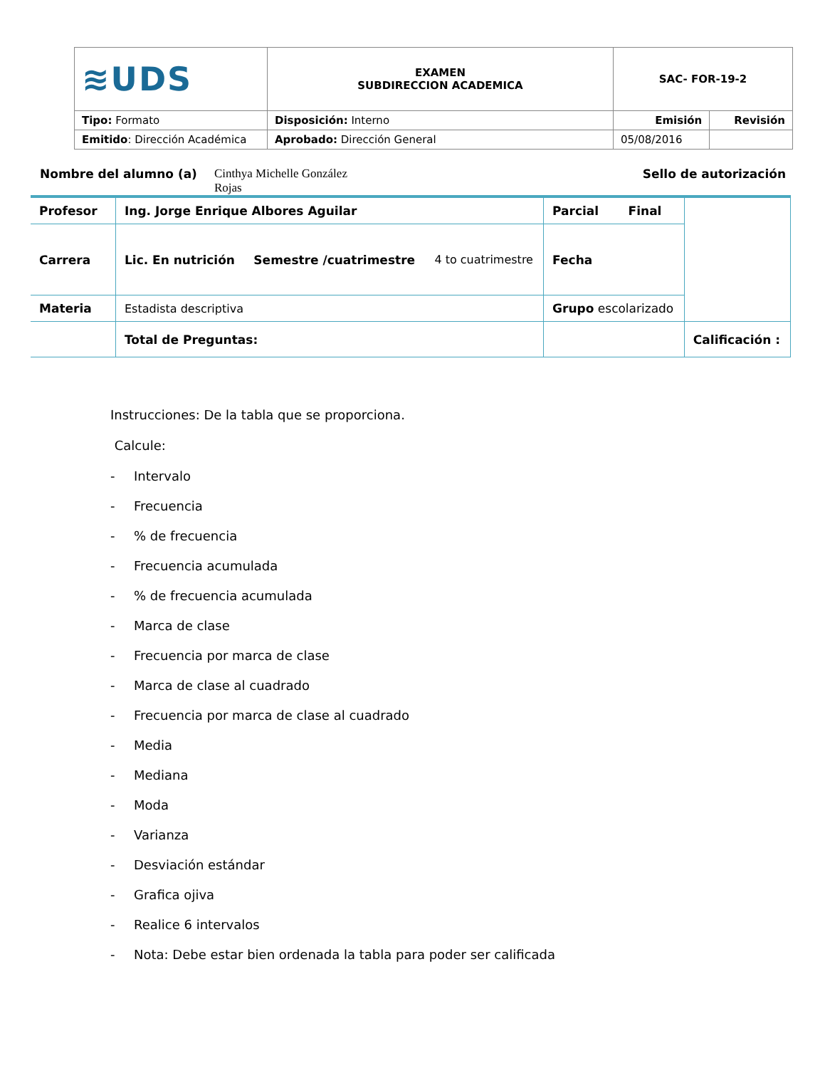| ≋UDS | EXAMEN SUBDIRECCION ACADEMICA | SAC- FOR-19-2 | |
| Tipo: Formato | Disposición: Interno | Emisión | Revisión |
| Emitido : Dirección Académica | Aprobado: Dirección General | 05/08/2016 | |
Nombre del alumno (a) Cinthya Michelle González Rojas Sello de autorización
| Profesor | Ing. Jorge Enrique Albores Aguilar | | | Parcial Final | |
| Carrera | Lic. En nutrición | Semestre /cuatrimestre | 4 to cuatrimestre | Fecha | |
| Materia | Estadista descriptiva | | | Grupo escolarizado | |
| | Total de Preguntas: | | | | Calificación : |
Instrucciones: De la tabla que se proporciona.
Calcule:
- Intervalo
- Frecuencia
-% de frecuencia
- Frecuencia acumulada
-% de frecuencia acumulada
- Marca de clase
- Frecuencia por marca de clase
- Marca de clase al cuadrado
- Frecuencia por marca de clase al cuadrado
- Media
- Mediana
- Moda
- Varianza
- Desviación estándar
- Grafica ojiva
- Realice 6 intervalos
- Nota: Debe estar bien ordenada la tabla para poder ser calificada